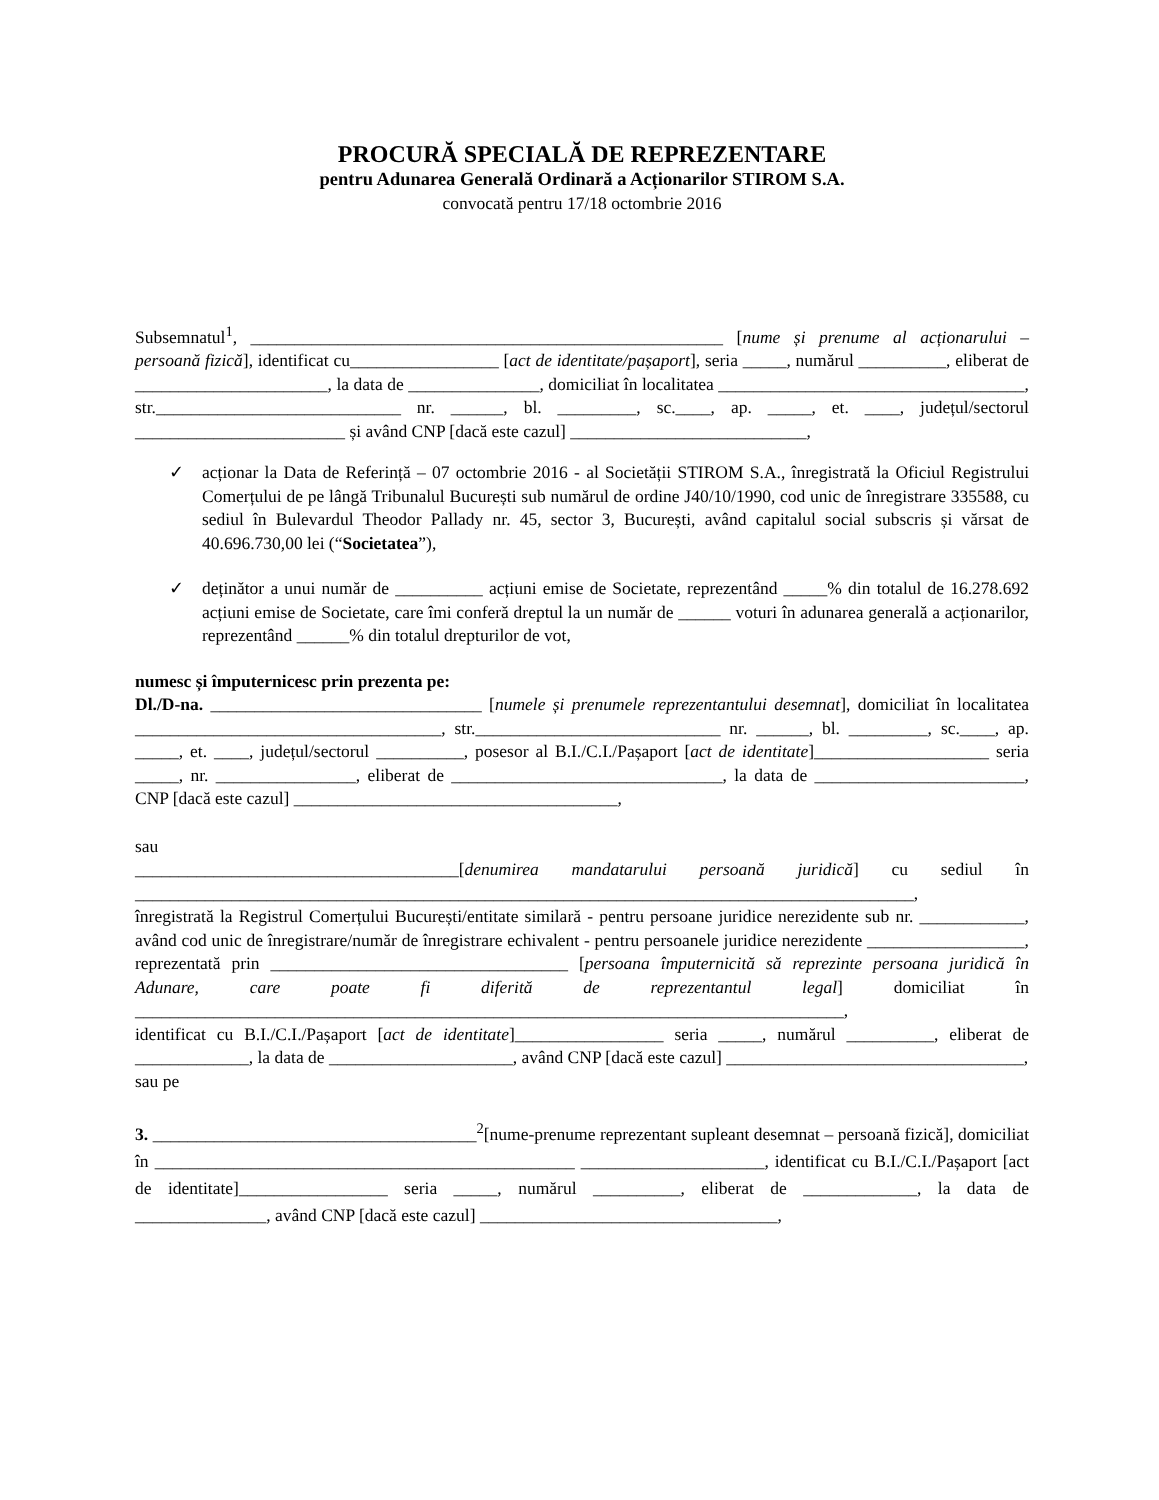PROCURĂ SPECIALĂ DE REPREZENTARE
pentru Adunarea Generală Ordinară a Acționarilor STIROM S.A.
convocată pentru 17/18 octombrie 2016
Subsemnatul<sup>1</sup>, ______________________________________________________ [nume și prenume al acționarului – persoană fizică], identificat cu_________________ [act de identitate/pașaport], seria _____, numărul __________, eliberat de ______________________, la data de _______________, domiciliat în localitatea ___________________________________, str.____________________________ nr. ______, bl. _________, sc.____, ap. _____, et. ____, județul/sectorul ________________________ și având CNP [dacă este cazul] ___________________________,
✓ acționar la Data de Referință – 07 octombrie 2016 - al Societății STIROM S.A., înregistrată la Oficiul Registrului Comerțului de pe lângă Tribunalul București sub numărul de ordine J40/10/1990, cod unic de înregistrare 335588, cu sediul în Bulevardul Theodor Pallady nr. 45, sector 3, București, având capitalul social subscris și vărsat de 40.696.730,00 lei (“Societatea”),
✓ deținător a unui număr de __________ acțiuni emise de Societate, reprezentând _____% din totalul de 16.278.692 acțiuni emise de Societate, care îmi conferă dreptul la un număr de ______ voturi în adunarea generală a acționarilor, reprezentând ______% din totalul drepturilor de vot,
numesc și împuternicesc prin prezenta pe:
Dl./D-na. _______________________________ [numele și prenumele reprezentantului desemnat], domiciliat în localitatea ___________________________________, str.____________________________ nr. ______, bl. _________, sc.____, ap. _____, et. ____, județul/sectorul __________, posesor al B.I./C.I./Pașaport [act de identitate]____________________ seria _____, nr. ________________, eliberat de _______________________________, la data de ________________________, CNP [dacă este cazul] _____________________________________,
sau
_____________________________________[denumirea mandatarului persoană juridică] cu sediul în _________________________________________________________________________________________,
înregistrată la Registrul Comerțului București/entitate similară - pentru persoane juridice nerezidente sub nr. ____________, având cod unic de înregistrare/număr de înregistrare echivalent - pentru persoanele juridice nerezidente __________________, reprezentată prin __________________________________ [persoana împuternicită să reprezinte persoana juridică în Adunare, care poate fi diferită de reprezentantul legal] domiciliat în _________________________________________________________________________________,
identificat cu B.I./C.I./Pașaport [act de identitate]_________________ seria _____, numărul __________, eliberat de _____________, la data de _____________________, având CNP [dacă este cazul] __________________________________,
sau pe
3. _____________________________________<sup>2</sup>[nume-prenume reprezentant supleant desemnat – persoană fizică], domiciliat în ________________________________________________ _____________________, identificat cu B.I./C.I./Pașaport [act de identitate]_________________ seria _____, numărul __________, eliberat de _____________, la data de _______________, având CNP [dacă este cazul] __________________________________,